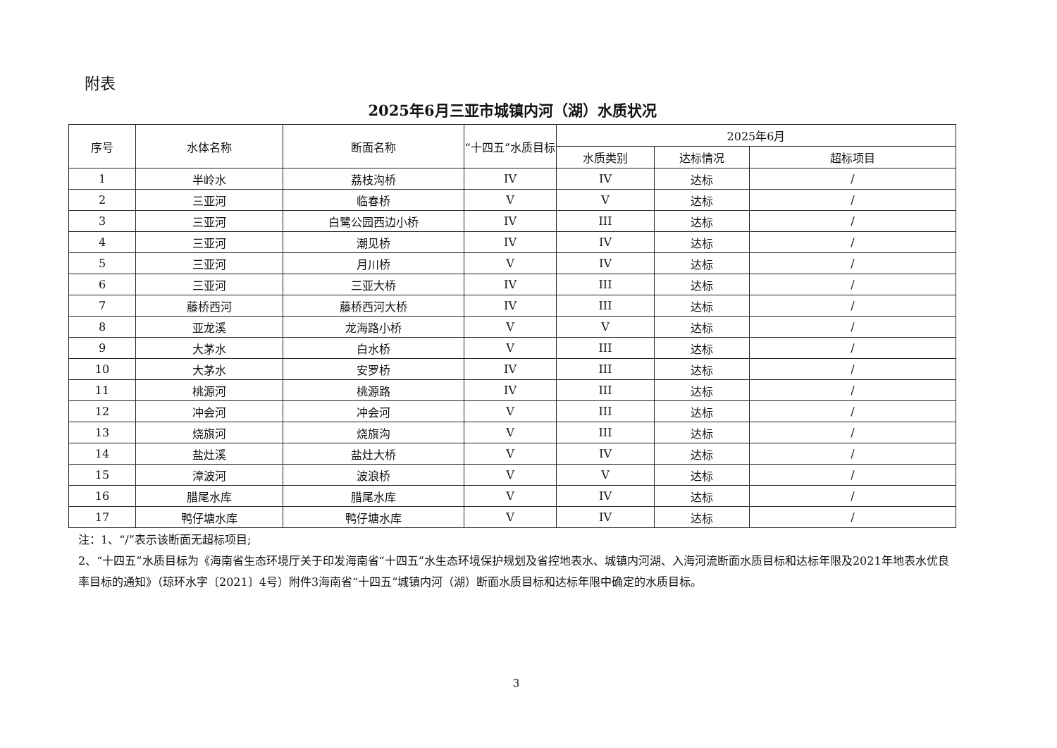附表
2025年6月三亚市城镇内河（湖）水质状况
| 序号 | 水体名称 | 断面名称 | “十四五”水质目标 | 2025年6月 | | |
| --- | --- | --- | --- | --- | --- | --- |
| | | | | 水质类别 | 达标情况 | 超标项目 |
| 1 | 半岭水 | 荔枝沟桥 | IV | IV | 达标 | / |
| 2 | 三亚河 | 临春桥 | V | V | 达标 | / |
| 3 | 三亚河 | 白鹭公园西边小桥 | IV | III | 达标 | / |
| 4 | 三亚河 | 潮见桥 | IV | IV | 达标 | / |
| 5 | 三亚河 | 月川桥 | V | IV | 达标 | / |
| 6 | 三亚河 | 三亚大桥 | IV | III | 达标 | / |
| 7 | 藤桥西河 | 藤桥西河大桥 | IV | III | 达标 | / |
| 8 | 亚龙溪 | 龙海路小桥 | V | V | 达标 | / |
| 9 | 大茅水 | 白水桥 | V | III | 达标 | / |
| 10 | 大茅水 | 安罗桥 | IV | III | 达标 | / |
| 11 | 桃源河 | 桃源路 | IV | III | 达标 | / |
| 12 | 冲会河 | 冲会河 | V | III | 达标 | / |
| 13 | 烧旗河 | 烧旗沟 | V | III | 达标 | / |
| 14 | 盐灶溪 | 盐灶大桥 | V | IV | 达标 | / |
| 15 | 漳波河 | 波浪桥 | V | V | 达标 | / |
| 16 | 腊尾水库 | 腊尾水库 | V | IV | 达标 | / |
| 17 | 鸭仔塘水库 | 鸭仔塘水库 | V | IV | 达标 | / |
注：1、“/”表示该断面无超标项目;
2、“十四五”水质目标为《海南省生态环境厅关于印发海南省“十四五”水生态环境保护规划及省控地表水、城镇内河湖、入海河流断面水质目标和达标年限及2021年地表水优良率目标的通知》（琼环水字〔2021〕4号）附件3海南省“十四五”城镇内河（湖）断面水质目标和达标年限中确定的水质目标。
3